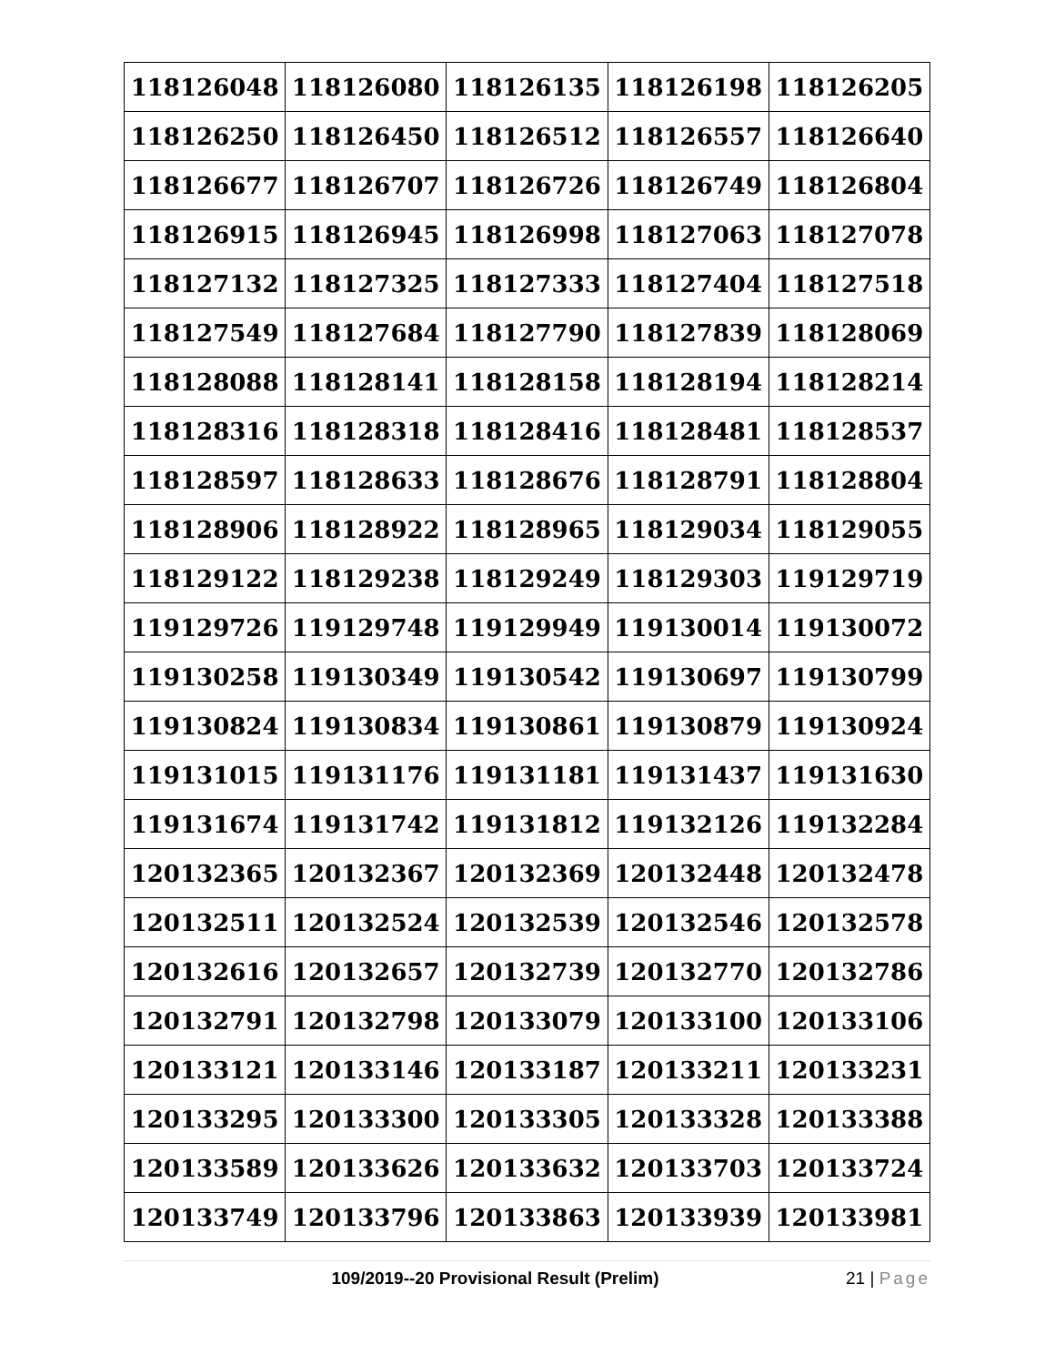| 118126048 | 118126080 | 118126135 | 118126198 | 118126205 |
| 118126250 | 118126450 | 118126512 | 118126557 | 118126640 |
| 118126677 | 118126707 | 118126726 | 118126749 | 118126804 |
| 118126915 | 118126945 | 118126998 | 118127063 | 118127078 |
| 118127132 | 118127325 | 118127333 | 118127404 | 118127518 |
| 118127549 | 118127684 | 118127790 | 118127839 | 118128069 |
| 118128088 | 118128141 | 118128158 | 118128194 | 118128214 |
| 118128316 | 118128318 | 118128416 | 118128481 | 118128537 |
| 118128597 | 118128633 | 118128676 | 118128791 | 118128804 |
| 118128906 | 118128922 | 118128965 | 118129034 | 118129055 |
| 118129122 | 118129238 | 118129249 | 118129303 | 119129719 |
| 119129726 | 119129748 | 119129949 | 119130014 | 119130072 |
| 119130258 | 119130349 | 119130542 | 119130697 | 119130799 |
| 119130824 | 119130834 | 119130861 | 119130879 | 119130924 |
| 119131015 | 119131176 | 119131181 | 119131437 | 119131630 |
| 119131674 | 119131742 | 119131812 | 119132126 | 119132284 |
| 120132365 | 120132367 | 120132369 | 120132448 | 120132478 |
| 120132511 | 120132524 | 120132539 | 120132546 | 120132578 |
| 120132616 | 120132657 | 120132739 | 120132770 | 120132786 |
| 120132791 | 120132798 | 120133079 | 120133100 | 120133106 |
| 120133121 | 120133146 | 120133187 | 120133211 | 120133231 |
| 120133295 | 120133300 | 120133305 | 120133328 | 120133388 |
| 120133589 | 120133626 | 120133632 | 120133703 | 120133724 |
| 120133749 | 120133796 | 120133863 | 120133939 | 120133981 |
109/2019--20 Provisional Result (Prelim)
21 | Page